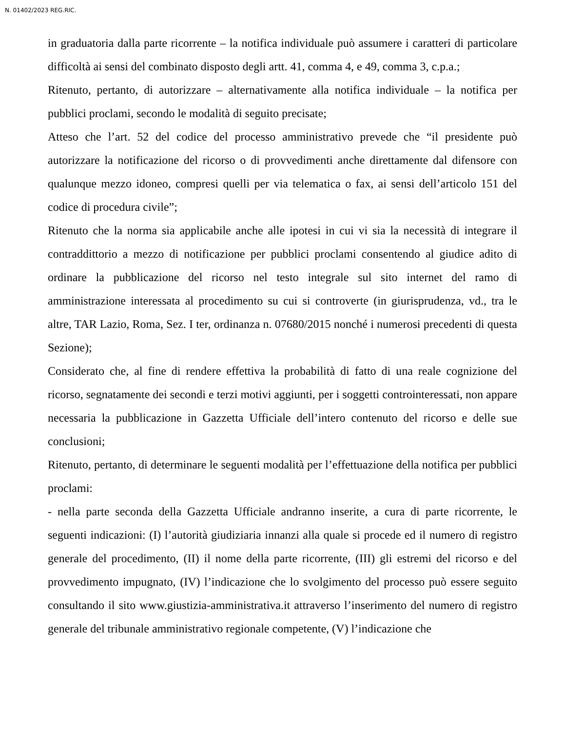N. 01402/2023 REG.RIC.
in graduatoria dalla parte ricorrente – la notifica individuale può assumere i caratteri di particolare difficoltà ai sensi del combinato disposto degli artt. 41, comma 4, e 49, comma 3, c.p.a.;
Ritenuto, pertanto, di autorizzare – alternativamente alla notifica individuale – la notifica per pubblici proclami, secondo le modalità di seguito precisate;
Atteso che l’art. 52 del codice del processo amministrativo prevede che “il presidente può autorizzare la notificazione del ricorso o di provvedimenti anche direttamente dal difensore con qualunque mezzo idoneo, compresi quelli per via telematica o fax, ai sensi dell’articolo 151 del codice di procedura civile”;
Ritenuto che la norma sia applicabile anche alle ipotesi in cui vi sia la necessità di integrare il contraddittorio a mezzo di notificazione per pubblici proclami consentendo al giudice adito di ordinare la pubblicazione del ricorso nel testo integrale sul sito internet del ramo di amministrazione interessata al procedimento su cui si controverte (in giurisprudenza, vd., tra le altre, TAR Lazio, Roma, Sez. I ter, ordinanza n. 07680/2015 nonché i numerosi precedenti di questa Sezione);
Considerato che, al fine di rendere effettiva la probabilità di fatto di una reale cognizione del ricorso, segnatamente dei secondi e terzi motivi aggiunti, per i soggetti controinteressati, non appare necessaria la pubblicazione in Gazzetta Ufficiale dell’intero contenuto del ricorso e delle sue conclusioni;
Ritenuto, pertanto, di determinare le seguenti modalità per l’effettuazione della notifica per pubblici proclami:
- nella parte seconda della Gazzetta Ufficiale andranno inserite, a cura di parte ricorrente, le seguenti indicazioni: (I) l’autorità giudiziaria innanzi alla quale si procede ed il numero di registro generale del procedimento, (II) il nome della parte ricorrente, (III) gli estremi del ricorso e del provvedimento impugnato, (IV) l’indicazione che lo svolgimento del processo può essere seguito consultando il sito www.giustizia-amministrativa.it attraverso l’inserimento del numero di registro generale del tribunale amministrativo regionale competente, (V) l’indicazione che